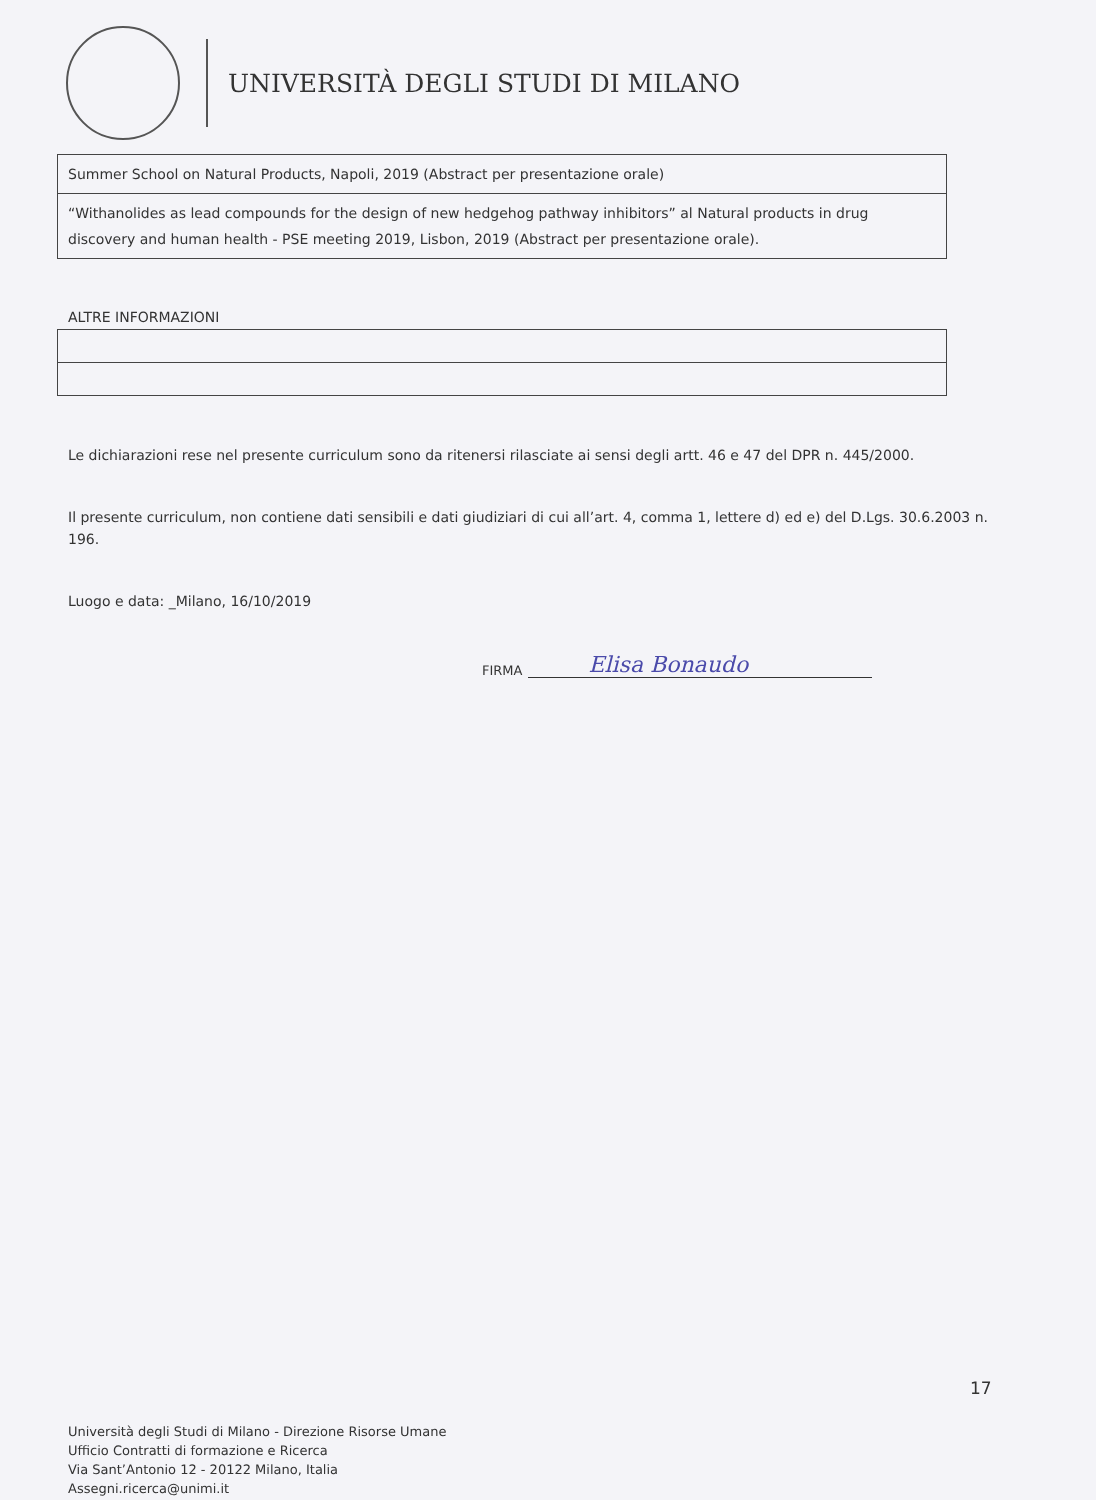UNIVERSITÀ DEGLI STUDI DI MILANO
| Summer School on Natural Products, Napoli, 2019 (Abstract per presentazione orale) |
| “Withanolides as lead compounds for the design of new hedgehog pathway inhibitors” al Natural products in drug discovery and human health - PSE meeting 2019, Lisbon, 2019 (Abstract per presentazione orale). |
ALTRE INFORMAZIONI
Le dichiarazioni rese nel presente curriculum sono da ritenersi rilasciate ai sensi degli artt. 46 e 47 del DPR n. 445/2000.
Il presente curriculum, non contiene dati sensibili e dati giudiziari di cui all’art. 4, comma 1, lettere d) ed e) del D.Lgs. 30.6.2003 n. 196.
Luogo e data: _Milano, 16/10/2019
FIRMA
Elisa Bonaudo
17
Università degli Studi di Milano - Direzione Risorse Umane
Ufficio Contratti di formazione e Ricerca
Via Sant’Antonio 12 - 20122 Milano, Italia
Assegni.ricerca@unimi.it